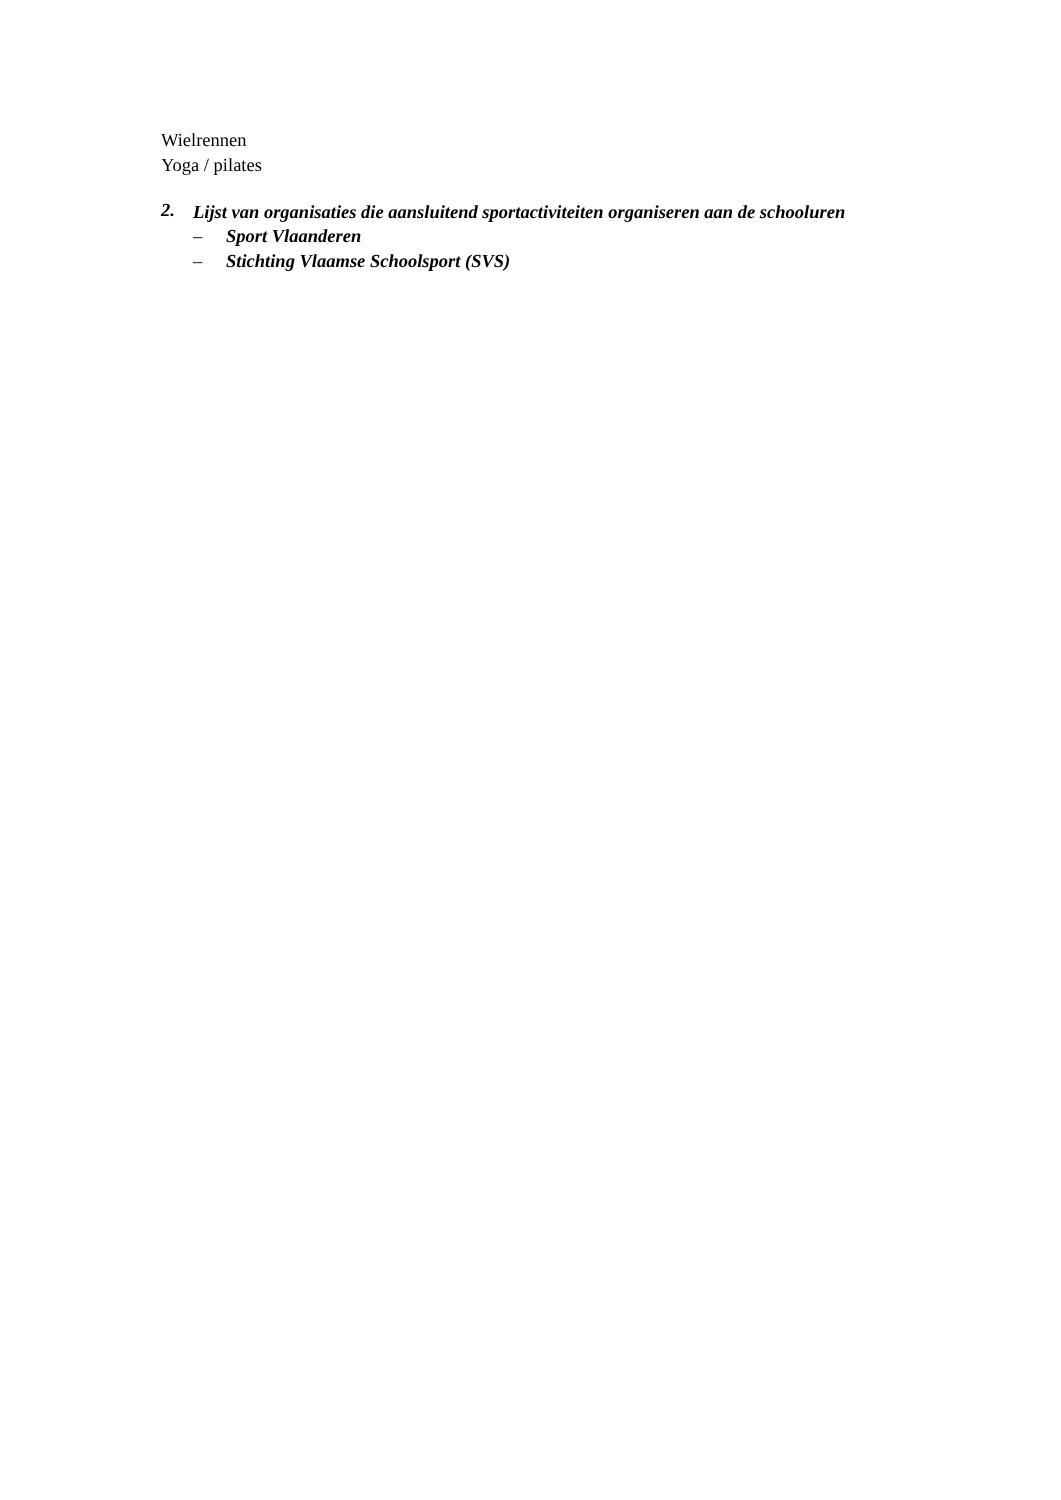Wielrennen
Yoga / pilates
2. Lijst van organisaties die aansluitend sportactiviteiten organiseren aan de schooluren
– Sport Vlaanderen
– Stichting Vlaamse Schoolsport (SVS)